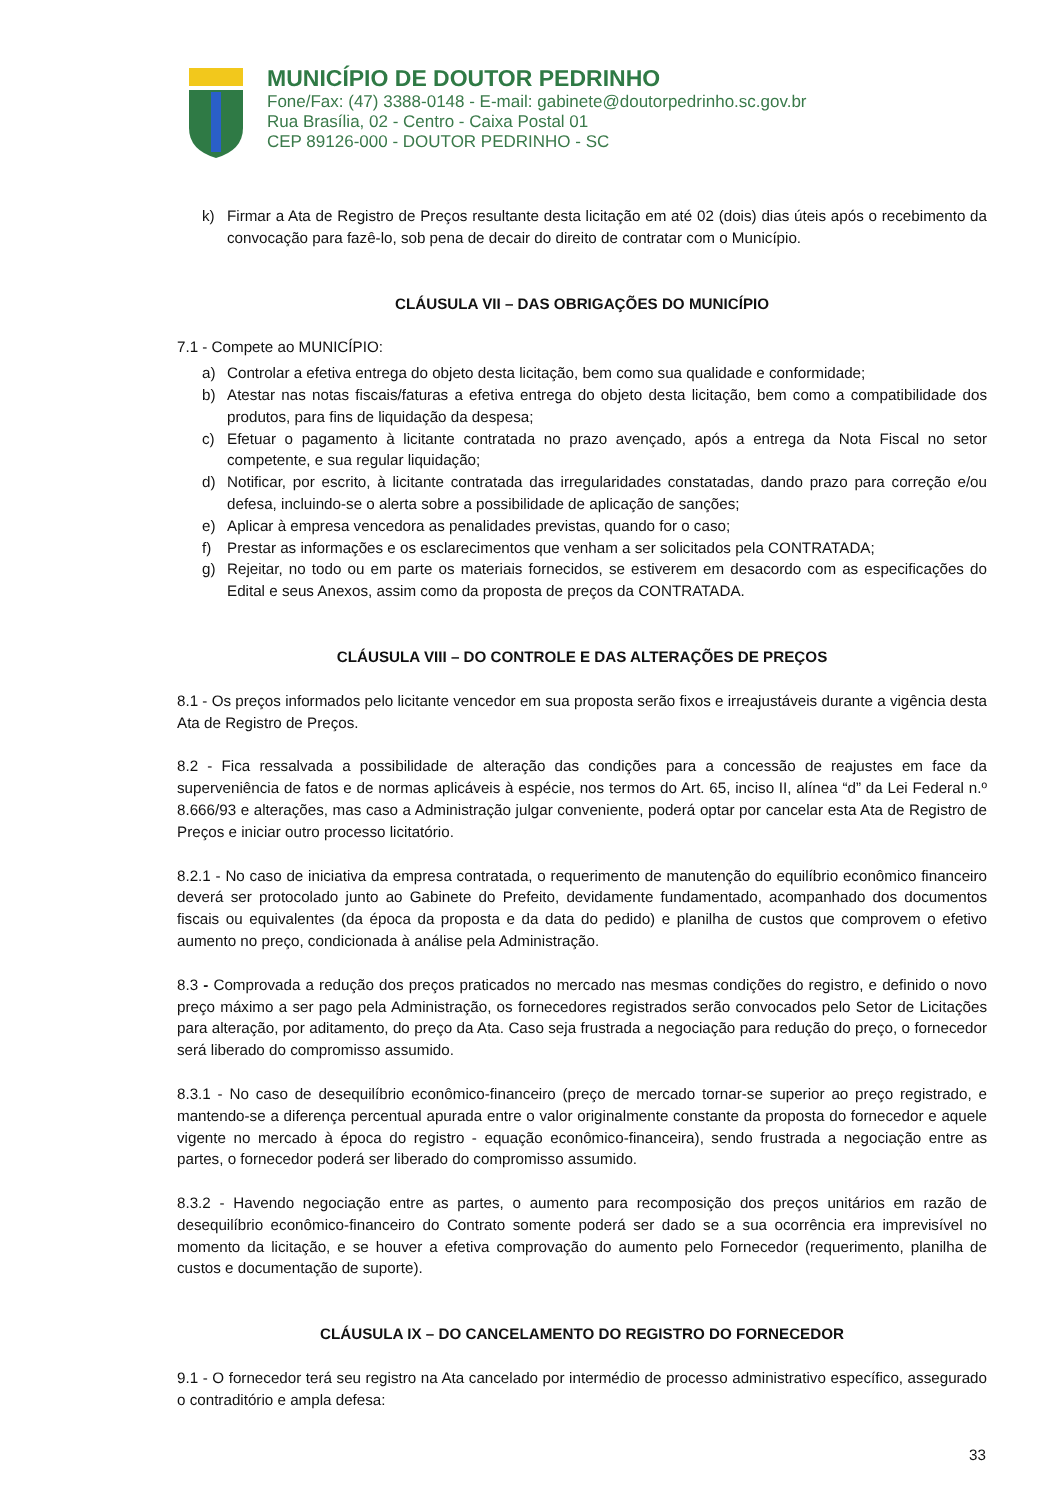MUNICÍPIO DE DOUTOR PEDRINHO
Fone/Fax: (47) 3388-0148 - E-mail: gabinete@doutorpedrinho.sc.gov.br
Rua Brasília, 02 - Centro - Caixa Postal 01
CEP 89126-000 - DOUTOR PEDRINHO - SC
k) Firmar a Ata de Registro de Preços resultante desta licitação em até 02 (dois) dias úteis após o recebimento da convocação para fazê-lo, sob pena de decair do direito de contratar com o Município.
CLÁUSULA VII – DAS OBRIGAÇÕES DO MUNICÍPIO
7.1 - Compete ao MUNICÍPIO:
a) Controlar a efetiva entrega do objeto desta licitação, bem como sua qualidade e conformidade;
b) Atestar nas notas fiscais/faturas a efetiva entrega do objeto desta licitação, bem como a compatibilidade dos produtos, para fins de liquidação da despesa;
c) Efetuar o pagamento à licitante contratada no prazo avençado, após a entrega da Nota Fiscal no setor competente, e sua regular liquidação;
d) Notificar, por escrito, à licitante contratada das irregularidades constatadas, dando prazo para correção e/ou defesa, incluindo-se o alerta sobre a possibilidade de aplicação de sanções;
e) Aplicar à empresa vencedora as penalidades previstas, quando for o caso;
f) Prestar as informações e os esclarecimentos que venham a ser solicitados pela CONTRATADA;
g) Rejeitar, no todo ou em parte os materiais fornecidos, se estiverem em desacordo com as especificações do Edital e seus Anexos, assim como da proposta de preços da CONTRATADA.
CLÁUSULA VIII – DO CONTROLE E DAS ALTERAÇÕES DE PREÇOS
8.1 - Os preços informados pelo licitante vencedor em sua proposta serão fixos e irreajustáveis durante a vigência desta Ata de Registro de Preços.
8.2 - Fica ressalvada a possibilidade de alteração das condições para a concessão de reajustes em face da superveniência de fatos e de normas aplicáveis à espécie, nos termos do Art. 65, inciso II, alínea “d” da Lei Federal n.º 8.666/93 e alterações, mas caso a Administração julgar conveniente, poderá optar por cancelar esta Ata de Registro de Preços e iniciar outro processo licitatório.
8.2.1 - No caso de iniciativa da empresa contratada, o requerimento de manutenção do equilíbrio econômico financeiro deverá ser protocolado junto ao Gabinete do Prefeito, devidamente fundamentado, acompanhado dos documentos fiscais ou equivalentes (da época da proposta e da data do pedido) e planilha de custos que comprovem o efetivo aumento no preço, condicionada à análise pela Administração.
8.3 - Comprovada a redução dos preços praticados no mercado nas mesmas condições do registro, e definido o novo preço máximo a ser pago pela Administração, os fornecedores registrados serão convocados pelo Setor de Licitações para alteração, por aditamento, do preço da Ata. Caso seja frustrada a negociação para redução do preço, o fornecedor será liberado do compromisso assumido.
8.3.1 - No caso de desequilíbrio econômico-financeiro (preço de mercado tornar-se superior ao preço registrado, e mantendo-se a diferença percentual apurada entre o valor originalmente constante da proposta do fornecedor e aquele vigente no mercado à época do registro - equação econômico-financeira), sendo frustrada a negociação entre as partes, o fornecedor poderá ser liberado do compromisso assumido.
8.3.2 - Havendo negociação entre as partes, o aumento para recomposição dos preços unitários em razão de desequilíbrio econômico-financeiro do Contrato somente poderá ser dado se a sua ocorrência era imprevisível no momento da licitação, e se houver a efetiva comprovação do aumento pelo Fornecedor (requerimento, planilha de custos e documentação de suporte).
CLÁUSULA IX – DO CANCELAMENTO DO REGISTRO DO FORNECEDOR
9.1 - O fornecedor terá seu registro na Ata cancelado por intermédio de processo administrativo específico, assegurado o contraditório e ampla defesa:
33